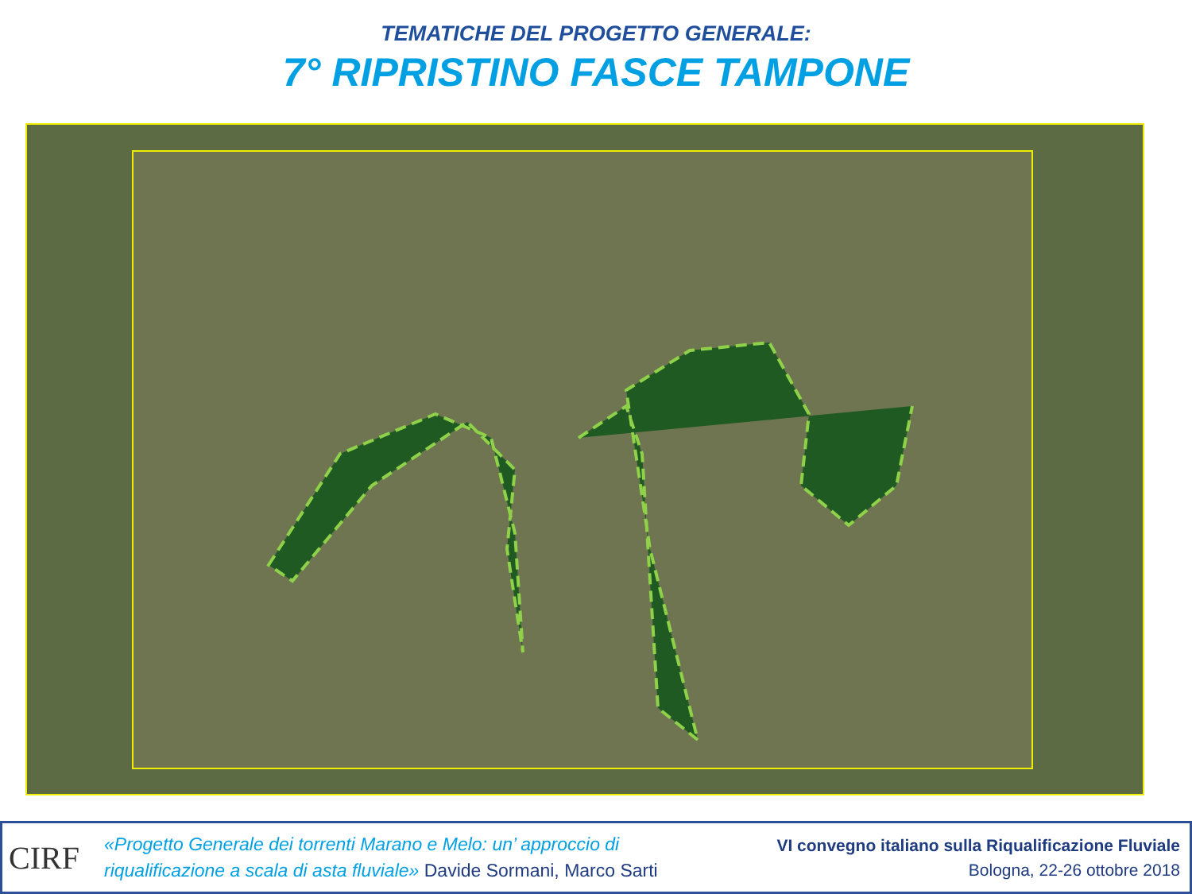TEMATICHE DEL PROGETTO GENERALE:
7° RIPRISTINO FASCE TAMPONE
CIRF
«Progetto Generale dei torrenti Marano e Melo: un’ approccio di
riqualificazione a scala di asta fluviale» Davide Sormani, Marco Sarti
VI convegno italiano sulla Riqualificazione Fluviale
Bologna, 22-26 ottobre 2018